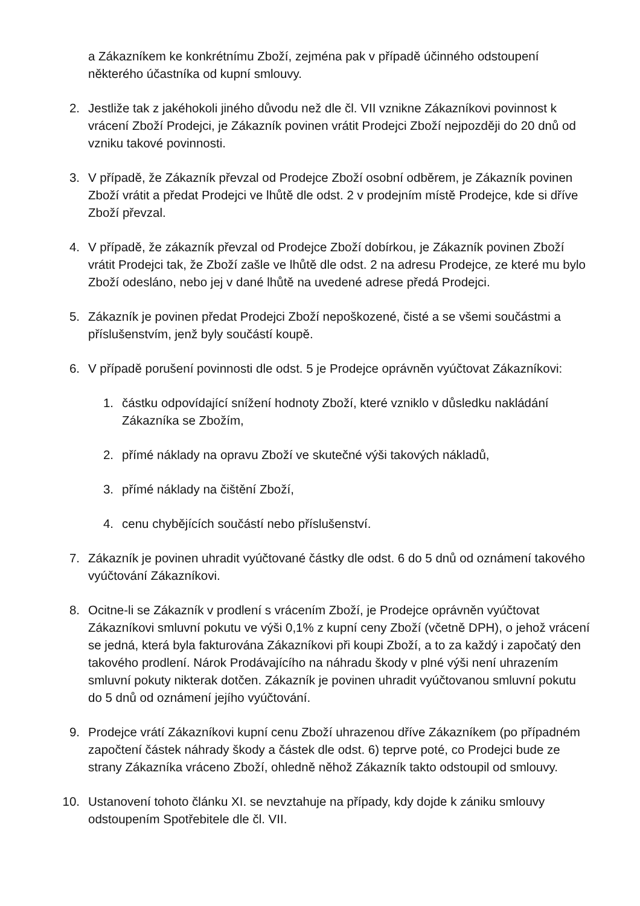a Zákazníkem ke konkrétnímu Zboží, zejména pak v případě účinného odstoupení některého účastníka od kupní smlouvy.
2. Jestliže tak z jakéhokoli jiného důvodu než dle čl. VII vznikne Zákazníkovi povinnost k vrácení Zboží Prodejci, je Zákazník povinen vrátit Prodejci Zboží nejpozději do 20 dnů od vzniku takové povinnosti.
3. V případě, že Zákazník převzal od Prodejce Zboží osobní odběrem, je Zákazník povinen Zboží vrátit a předat Prodejci ve lhůtě dle odst. 2 v prodejním místě Prodejce, kde si dříve Zboží převzal.
4. V případě, že zákazník převzal od Prodejce Zboží dobírkou, je Zákazník povinen Zboží vrátit Prodejci tak, že Zboží zašle ve lhůtě dle odst. 2 na adresu Prodejce, ze které mu bylo Zboží odesláno, nebo jej v dané lhůtě na uvedené adrese předá Prodejci.
5. Zákazník je povinen předat Prodejci Zboží nepoškozené, čisté a se všemi součástmi a příslušenstvím, jenž byly součástí koupě.
6. V případě porušení povinnosti dle odst. 5 je Prodejce oprávněn vyúčtovat Zákazníkovi:
1. částku odpovídající snížení hodnoty Zboží, které vzniklo v důsledku nakládání Zákazníka se Zbožím,
2. přímé náklady na opravu Zboží ve skutečné výši takových nákladů,
3. přímé náklady na čištění Zboží,
4. cenu chybějících součástí nebo příslušenství.
7. Zákazník je povinen uhradit vyúčtované částky dle odst. 6 do 5 dnů od oznámení takového vyúčtování Zákazníkovi.
8. Ocitne-li se Zákazník v prodlení s vrácením Zboží, je Prodejce oprávněn vyúčtovat Zákazníkovi smluvní pokutu ve výši 0,1% z kupní ceny Zboží (včetně DPH), o jehož vrácení se jedná, která byla fakturována Zákazníkovi při koupi Zboží, a to za každý i započatý den takového prodlení. Nárok Prodávajícího na náhradu škody v plné výši není uhrazením smluvní pokuty nikterak dotčen. Zákazník je povinen uhradit vyúčtovanou smluvní pokutu do 5 dnů od oznámení jejího vyúčtování.
9. Prodejce vrátí Zákazníkovi kupní cenu Zboží uhrazenou dříve Zákazníkem (po případném započtení částek náhrady škody a částek dle odst. 6) teprve poté, co Prodejci bude ze strany Zákazníka vráceno Zboží, ohledně něhož Zákazník takto odstoupil od smlouvy.
10. Ustanovení tohoto článku XI. se nevztahuje na případy, kdy dojde k zániku smlouvy odstoupením Spotřebitele dle čl. VII.